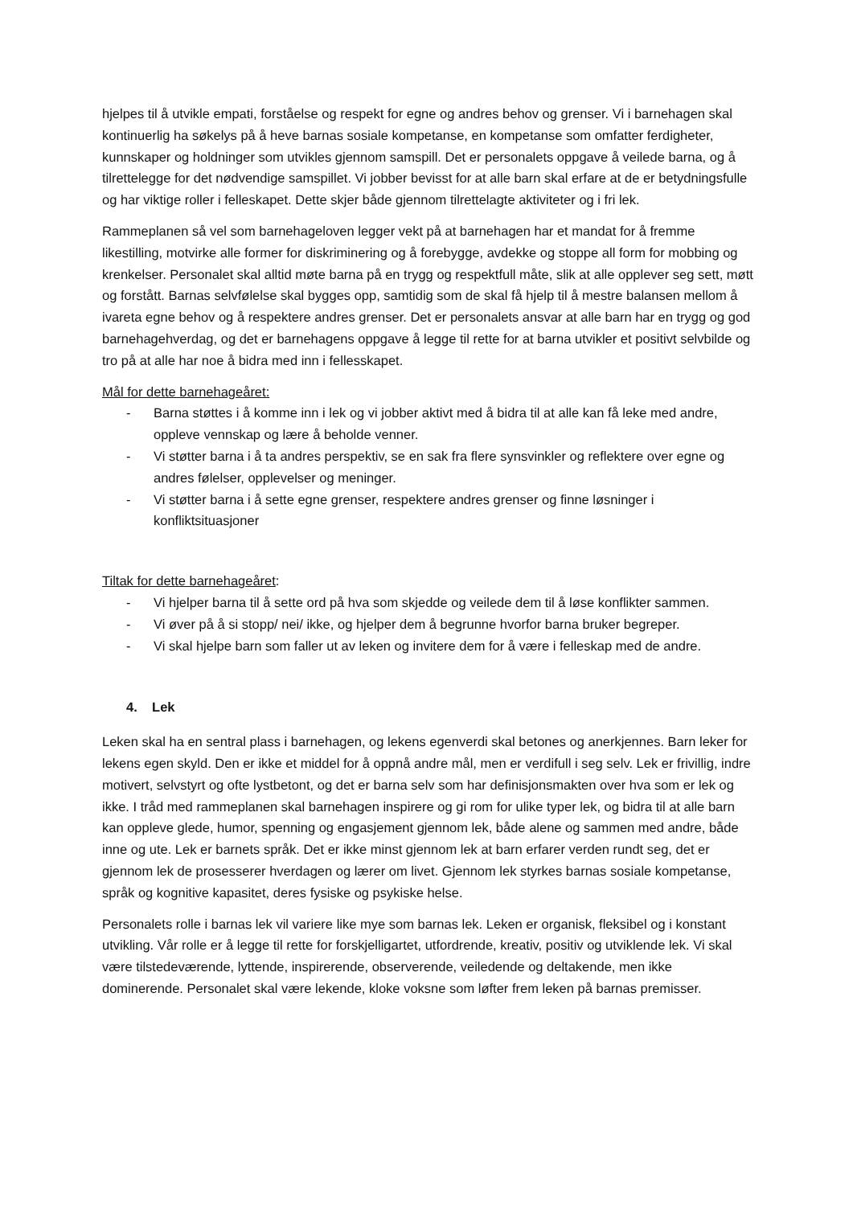hjelpes til å utvikle empati, forståelse og respekt for egne og andres behov og grenser. Vi i barnehagen skal kontinuerlig ha søkelys på å heve barnas sosiale kompetanse, en kompetanse som omfatter ferdigheter, kunnskaper og holdninger som utvikles gjennom samspill. Det er personalets oppgave å veilede barna, og å tilrettelegge for det nødvendige samspillet. Vi jobber bevisst for at alle barn skal erfare at de er betydningsfulle og har viktige roller i felleskapet. Dette skjer både gjennom tilrettelagte aktiviteter og i fri lek.
Rammeplanen så vel som barnehageloven legger vekt på at barnehagen har et mandat for å fremme likestilling, motvirke alle former for diskriminering og å forebygge, avdekke og stoppe all form for mobbing og krenkelser. Personalet skal alltid møte barna på en trygg og respektfull måte, slik at alle opplever seg sett, møtt og forstått. Barnas selvfølelse skal bygges opp, samtidig som de skal få hjelp til å mestre balansen mellom å ivareta egne behov og å respektere andres grenser. Det er personalets ansvar at alle barn har en trygg og god barnehagehverdag, og det er barnehagens oppgave å legge til rette for at barna utvikler et positivt selvbilde og tro på at alle har noe å bidra med inn i fellesskapet.
Mål for dette barnehageåret:
- Barna støttes i å komme inn i lek og vi jobber aktivt med å bidra til at alle kan få leke med andre, oppleve vennskap og lære å beholde venner.
- Vi støtter barna i å ta andres perspektiv, se en sak fra flere synsvinkler og reflektere over egne og andres følelser, opplevelser og meninger.
- Vi støtter barna i å sette egne grenser, respektere andres grenser og finne løsninger i konfliktsituasjoner
Tiltak for dette barnehageåret:
- Vi hjelper barna til å sette ord på hva som skjedde og veilede dem til å løse konflikter sammen.
- Vi øver på å si stopp/ nei/ ikke, og hjelper dem å begrunne hvorfor barna bruker begreper.
- Vi skal hjelpe barn som faller ut av leken og invitere dem for å være i felleskap med de andre.
4. Lek
Leken skal ha en sentral plass i barnehagen, og lekens egenverdi skal betones og anerkjennes. Barn leker for lekens egen skyld. Den er ikke et middel for å oppnå andre mål, men er verdifull i seg selv. Lek er frivillig, indre motivert, selvstyrt og ofte lystbetont, og det er barna selv som har definisjonsmakten over hva som er lek og ikke. I tråd med rammeplanen skal barnehagen inspirere og gi rom for ulike typer lek, og bidra til at alle barn kan oppleve glede, humor, spenning og engasjement gjennom lek, både alene og sammen med andre, både inne og ute. Lek er barnets språk. Det er ikke minst gjennom lek at barn erfarer verden rundt seg, det er gjennom lek de prosesserer hverdagen og lærer om livet. Gjennom lek styrkes barnas sosiale kompetanse, språk og kognitive kapasitet, deres fysiske og psykiske helse.
Personalets rolle i barnas lek vil variere like mye som barnas lek. Leken er organisk, fleksibel og i konstant utvikling. Vår rolle er å legge til rette for forskjelligartet, utfordrende, kreativ, positiv og utviklende lek. Vi skal være tilstedeværende, lyttende, inspirerende, observerende, veiledende og deltakende, men ikke dominerende. Personalet skal være lekende, kloke voksne som løfter frem leken på barnas premisser.